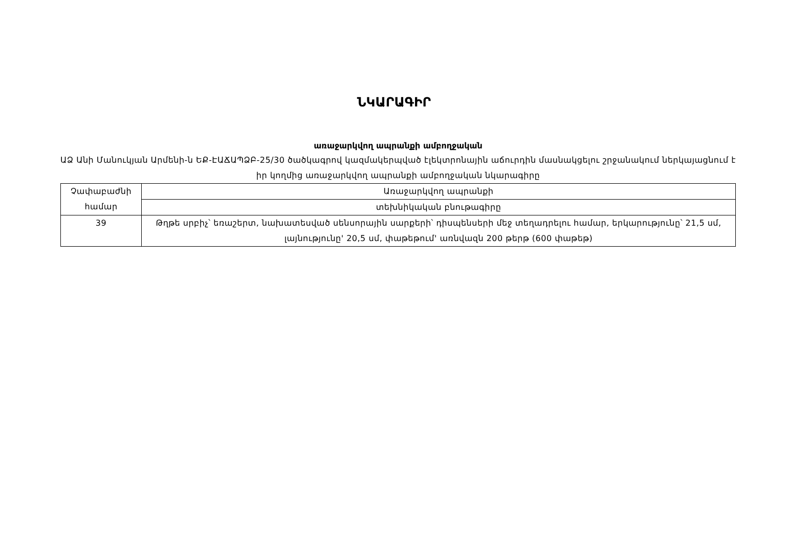ՆԿԱՐԱԳԻՐ
առաջարկվող ապրանքի ամբողջական
ԱՁ Անի Մանուկյան Արմենի-ն ԵՔ-ԷԱՃԱՊՁԲ-25/30 ծածկագրով կազմակերպված էլեկտրոնային աճուրդին մասնակցելու շրջանակում ներկայացնում է իր կողմից առաջարկվող ապրանքի ամբողջական նկարագիրը
| Չափաբաժնի համար | Առաջարկվող ապրանքի |
| | տեխնիկական բնութագիրը |
| 39 | Թղթե սրբիչ՝ եռաշերտ, նախատեսված սենսորային սարքերի՝ դիսպենսերի մեջ տեղադրելու համար, երկարությունը՝ 21,5 սմ, լայնությունը' 20,5 սմ, փաթեթում' առնվազն 200 թերթ (600 փաթեթ) |